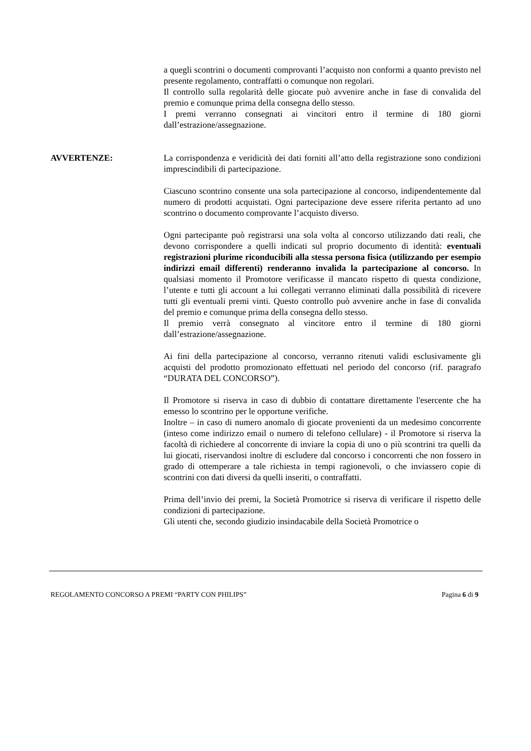a quegli scontrini o documenti comprovanti l’acquisto non conformi a quanto previsto nel presente regolamento, contraffatti o comunque non regolari.
Il controllo sulla regolarità delle giocate può avvenire anche in fase di convalida del premio e comunque prima della consegna dello stesso.
I premi verranno consegnati ai vincitori entro il termine di 180 giorni dall’estrazione/assegnazione.
AVVERTENZE: La corrispondenza e veridicità dei dati forniti all’atto della registrazione sono condizioni imprescindibili di partecipazione.
Ciascuno scontrino consente una sola partecipazione al concorso, indipendentemente dal numero di prodotti acquistati. Ogni partecipazione deve essere riferita pertanto ad uno scontrino o documento comprovante l’acquisto diverso.
Ogni partecipante può registrarsi una sola volta al concorso utilizzando dati reali, che devono corrispondere a quelli indicati sul proprio documento di identità: eventuali registrazioni plurime riconducibili alla stessa persona fisica (utilizzando per esempio indirizzi email differenti) renderanno invalida la partecipazione al concorso. In qualsiasi momento il Promotore verificasse il mancato rispetto di questa condizione, l’utente e tutti gli account a lui collegati verranno eliminati dalla possibilità di ricevere tutti gli eventuali premi vinti. Questo controllo può avvenire anche in fase di convalida del premio e comunque prima della consegna dello stesso.
Il premio verrà consegnato al vincitore entro il termine di 180 giorni dall’estrazione/assegnazione.
Ai fini della partecipazione al concorso, verranno ritenuti validi esclusivamente gli acquisti del prodotto promozionato effettuati nel periodo del concorso (rif. paragrafo “DURATA DEL CONCORSO”).
Il Promotore si riserva in caso di dubbio di contattare direttamente l'esercente che ha emesso lo scontrino per le opportune verifiche.
Inoltre – in caso di numero anomalo di giocate provenienti da un medesimo concorrente (inteso come indirizzo email o numero di telefono cellulare) - il Promotore si riserva la facoltà di richiedere al concorrente di inviare la copia di uno o più scontrini tra quelli da lui giocati, riservandosi inoltre di escludere dal concorso i concorrenti che non fossero in grado di ottemperare a tale richiesta in tempi ragionevoli, o che inviassero copie di scontrini con dati diversi da quelli inseriti, o contraffatti.
Prima dell’invio dei premi, la Società Promotrice si riserva di verificare il rispetto delle condizioni di partecipazione.
Gli utenti che, secondo giudizio insindacabile della Società Promotrice o
REGOLAMENTO CONCORSO A PREMI “PARTY CON PHILIPS” Pagina 6 di 9